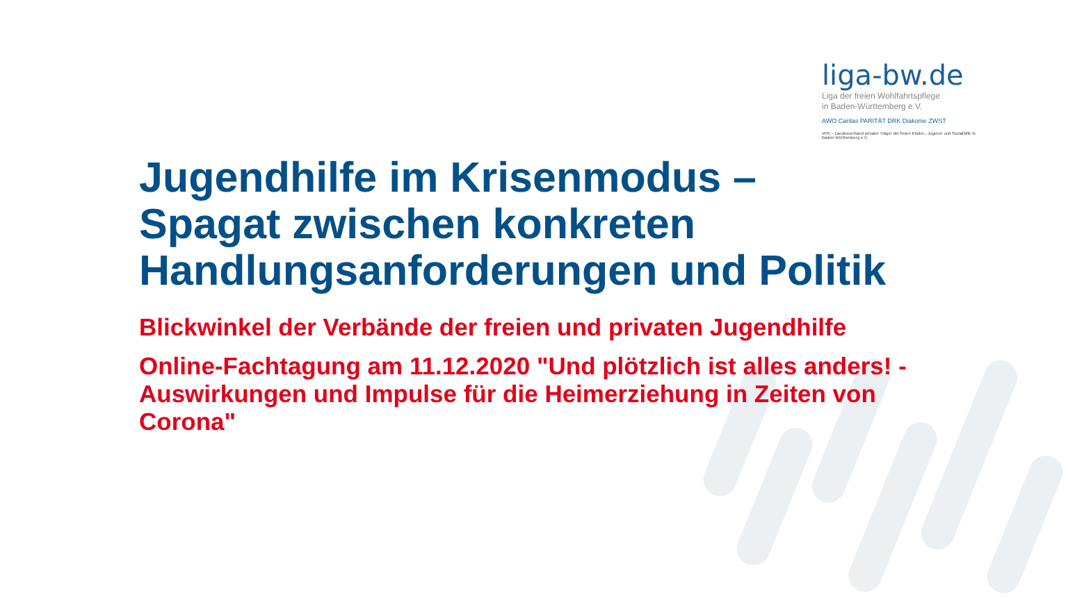liga-bw.de
Liga der freien Wohlfahrtspflege
in Baden-Württemberg e.V.
AWO Caritas PARITÄT DRK Diakonie ZWST
VPK – Landesverband privater Träger der freien Kinder-, Jugend- und Sozialhilfe in Baden-Württemberg e.V.
Jugendhilfe im Krisenmodus –
Spagat zwischen konkreten
Handlungsanforderungen und Politik
Blickwinkel der Verbände der freien und privaten Jugendhilfe
Online-Fachtagung am 11.12.2020 "Und plötzlich ist alles anders! - Auswirkungen und Impulse für die Heimerziehung in Zeiten von Corona"